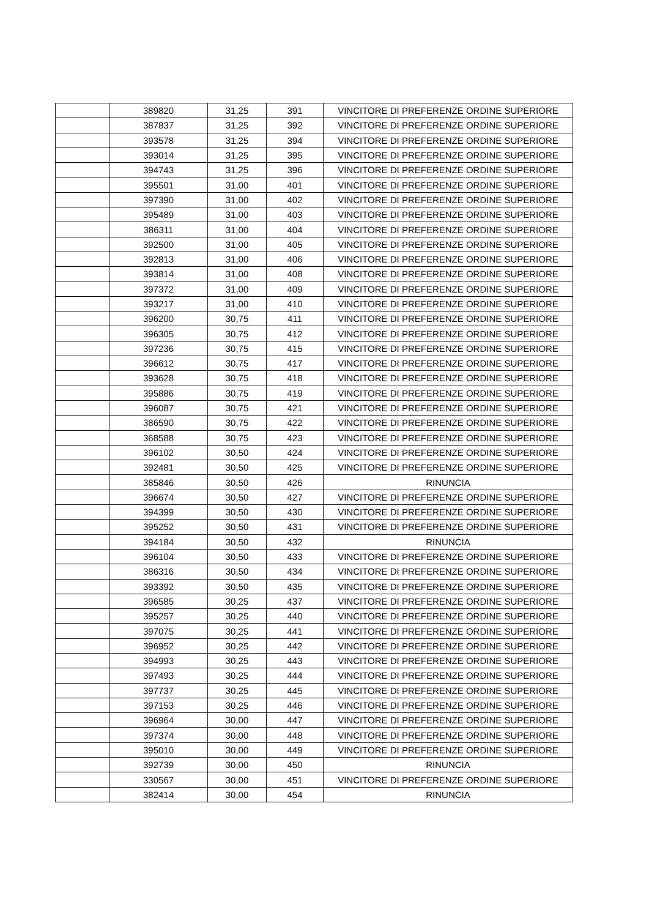| | 389820 | 31,25 | 391 | VINCITORE DI PREFERENZE ORDINE SUPERIORE |
| | 387837 | 31,25 | 392 | VINCITORE DI PREFERENZE ORDINE SUPERIORE |
| | 393578 | 31,25 | 394 | VINCITORE DI PREFERENZE ORDINE SUPERIORE |
| | 393014 | 31,25 | 395 | VINCITORE DI PREFERENZE ORDINE SUPERIORE |
| | 394743 | 31,25 | 396 | VINCITORE DI PREFERENZE ORDINE SUPERIORE |
| | 395501 | 31,00 | 401 | VINCITORE DI PREFERENZE ORDINE SUPERIORE |
| | 397390 | 31,00 | 402 | VINCITORE DI PREFERENZE ORDINE SUPERIORE |
| | 395489 | 31,00 | 403 | VINCITORE DI PREFERENZE ORDINE SUPERIORE |
| | 386311 | 31,00 | 404 | VINCITORE DI PREFERENZE ORDINE SUPERIORE |
| | 392500 | 31,00 | 405 | VINCITORE DI PREFERENZE ORDINE SUPERIORE |
| | 392813 | 31,00 | 406 | VINCITORE DI PREFERENZE ORDINE SUPERIORE |
| | 393814 | 31,00 | 408 | VINCITORE DI PREFERENZE ORDINE SUPERIORE |
| | 397372 | 31,00 | 409 | VINCITORE DI PREFERENZE ORDINE SUPERIORE |
| | 393217 | 31,00 | 410 | VINCITORE DI PREFERENZE ORDINE SUPERIORE |
| | 396200 | 30,75 | 411 | VINCITORE DI PREFERENZE ORDINE SUPERIORE |
| | 396305 | 30,75 | 412 | VINCITORE DI PREFERENZE ORDINE SUPERIORE |
| | 397236 | 30,75 | 415 | VINCITORE DI PREFERENZE ORDINE SUPERIORE |
| | 396612 | 30,75 | 417 | VINCITORE DI PREFERENZE ORDINE SUPERIORE |
| | 393628 | 30,75 | 418 | VINCITORE DI PREFERENZE ORDINE SUPERIORE |
| | 395886 | 30,75 | 419 | VINCITORE DI PREFERENZE ORDINE SUPERIORE |
| | 396087 | 30,75 | 421 | VINCITORE DI PREFERENZE ORDINE SUPERIORE |
| | 386590 | 30,75 | 422 | VINCITORE DI PREFERENZE ORDINE SUPERIORE |
| | 368588 | 30,75 | 423 | VINCITORE DI PREFERENZE ORDINE SUPERIORE |
| | 396102 | 30,50 | 424 | VINCITORE DI PREFERENZE ORDINE SUPERIORE |
| | 392481 | 30,50 | 425 | VINCITORE DI PREFERENZE ORDINE SUPERIORE |
| | 385846 | 30,50 | 426 | RINUNCIA |
| | 396674 | 30,50 | 427 | VINCITORE DI PREFERENZE ORDINE SUPERIORE |
| | 394399 | 30,50 | 430 | VINCITORE DI PREFERENZE ORDINE SUPERIORE |
| | 395252 | 30,50 | 431 | VINCITORE DI PREFERENZE ORDINE SUPERIORE |
| | 394184 | 30,50 | 432 | RINUNCIA |
| | 396104 | 30,50 | 433 | VINCITORE DI PREFERENZE ORDINE SUPERIORE |
| | 386316 | 30,50 | 434 | VINCITORE DI PREFERENZE ORDINE SUPERIORE |
| | 393392 | 30,50 | 435 | VINCITORE DI PREFERENZE ORDINE SUPERIORE |
| | 396585 | 30,25 | 437 | VINCITORE DI PREFERENZE ORDINE SUPERIORE |
| | 395257 | 30,25 | 440 | VINCITORE DI PREFERENZE ORDINE SUPERIORE |
| | 397075 | 30,25 | 441 | VINCITORE DI PREFERENZE ORDINE SUPERIORE |
| | 396952 | 30,25 | 442 | VINCITORE DI PREFERENZE ORDINE SUPERIORE |
| | 394993 | 30,25 | 443 | VINCITORE DI PREFERENZE ORDINE SUPERIORE |
| | 397493 | 30,25 | 444 | VINCITORE DI PREFERENZE ORDINE SUPERIORE |
| | 397737 | 30,25 | 445 | VINCITORE DI PREFERENZE ORDINE SUPERIORE |
| | 397153 | 30,25 | 446 | VINCITORE DI PREFERENZE ORDINE SUPERIORE |
| | 396964 | 30,00 | 447 | VINCITORE DI PREFERENZE ORDINE SUPERIORE |
| | 397374 | 30,00 | 448 | VINCITORE DI PREFERENZE ORDINE SUPERIORE |
| | 395010 | 30,00 | 449 | VINCITORE DI PREFERENZE ORDINE SUPERIORE |
| | 392739 | 30,00 | 450 | RINUNCIA |
| | 330567 | 30,00 | 451 | VINCITORE DI PREFERENZE ORDINE SUPERIORE |
| | 382414 | 30,00 | 454 | RINUNCIA |